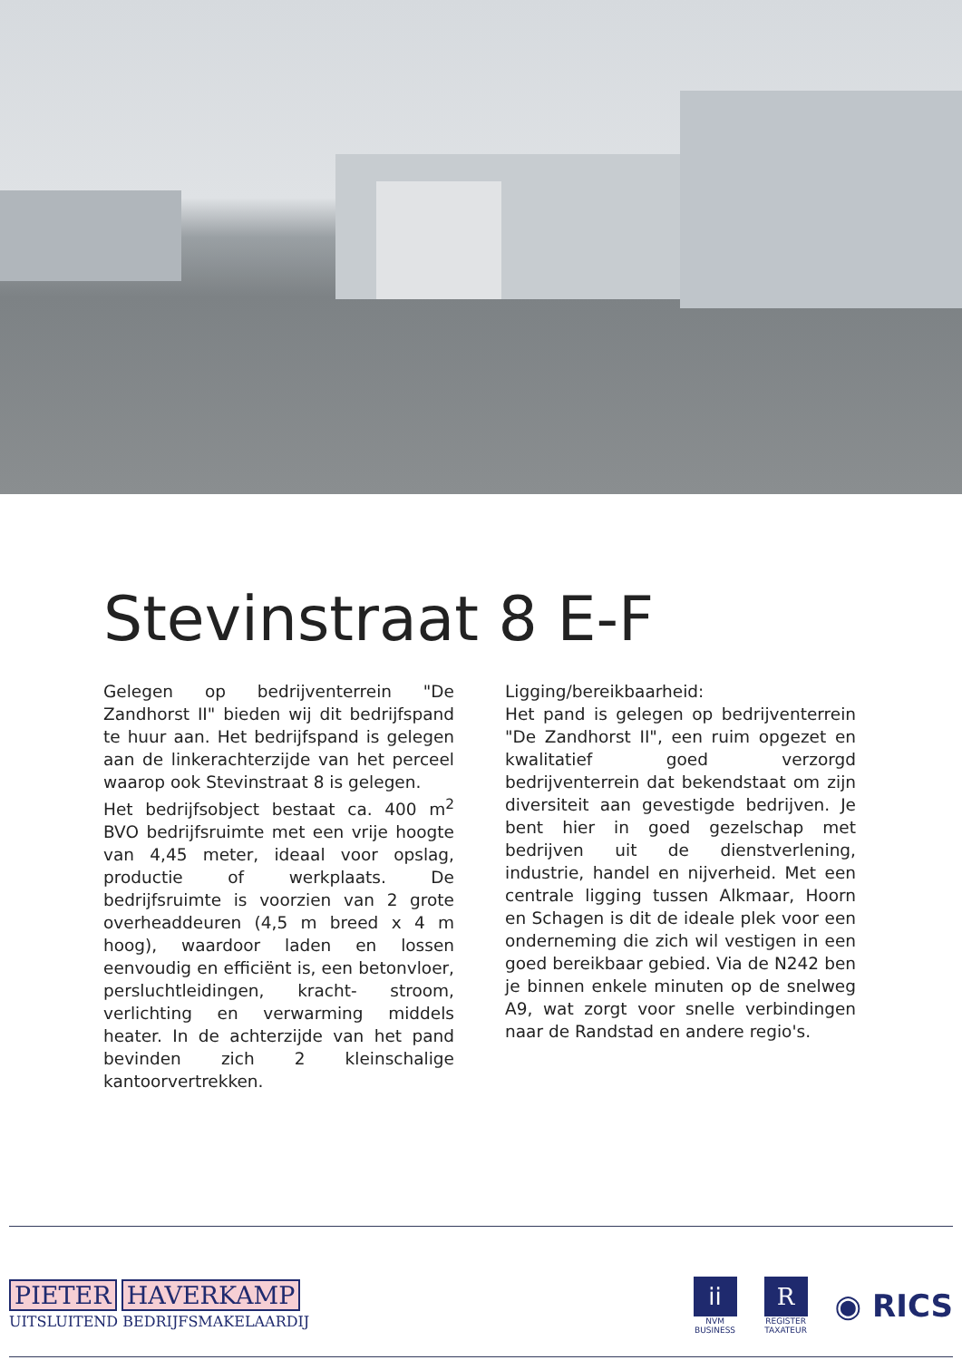Stevinstraat 8 E-F
Gelegen op bedrijventerrein "De Zandhorst II" bieden wij dit bedrijfspand te huur aan. Het bedrijfspand is gelegen aan de linkerachterzijde van het perceel waarop ook Stevinstraat 8 is gelegen.
Het bedrijfsobject bestaat ca. 400 m<sup>2</sup> BVO bedrijfsruimte met een vrije hoogte van 4,45 meter, ideaal voor opslag, productie of werkplaats. De bedrijfsruimte is voorzien van 2 grote overheaddeuren (4,5 m breed x 4 m hoog), waardoor laden en lossen eenvoudig en efficiënt is, een betonvloer, persluchtleidingen, kracht- stroom, verlichting en verwarming middels heater. In de achterzijde van het pand bevinden zich 2 kleinschalige kantoorvertrekken.
Ligging/bereikbaarheid:
Het pand is gelegen op bedrijventerrein "De Zandhorst II", een ruim opgezet en kwalitatief goed verzorgd bedrijventerrein dat bekendstaat om zijn diversiteit aan gevestigde bedrijven. Je bent hier in goed gezelschap met bedrijven uit de dienstverlening, industrie, handel en nijverheid. Met een centrale ligging tussen Alkmaar, Hoorn en Schagen is dit de ideale plek voor een onderneming die zich wil vestigen in een goed bereikbaar gebied. Via de N242 ben je binnen enkele minuten op de snelweg A9, wat zorgt voor snelle verbindingen naar de Randstad en andere regio's.
PIETER HAVERKAMP
UITSLUITEND BEDRIJFSMAKELAARDIJ
ii
NVM
BUSINESS
R
REGISTER
TAXATEUR
◉ RICS